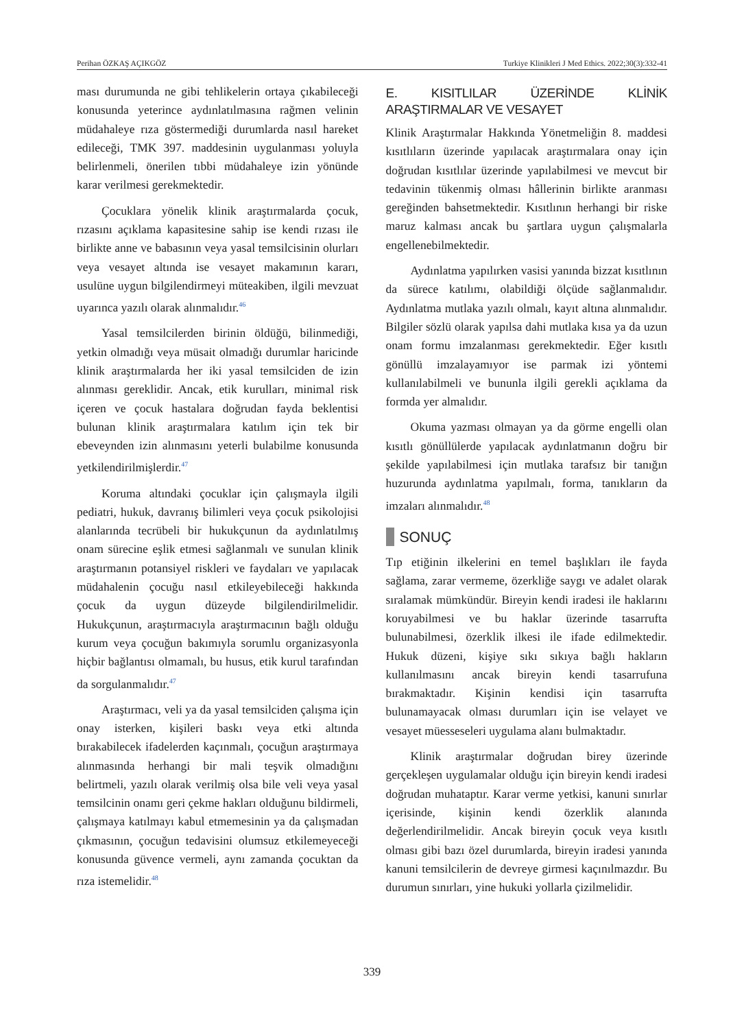Perihan ÖZKAŞ AÇIKGÖZ Turkiye Klinikleri J Med Ethics. 2022;30(3):332-41
ması durumunda ne gibi tehlikelerin ortaya çıkabileceği konusunda yeterince aydınlatılmasına rağmen velinin müdahaleye rıza göstermediği durumlarda nasıl hareket edileceği, TMK 397. maddesinin uygulanması yoluyla belirlenmeli, önerilen tıbbi müdahaleye izin yönünde karar verilmesi gerekmektedir.
Çocuklara yönelik klinik araştırmalarda çocuk, rızasını açıklama kapasitesine sahip ise kendi rızası ile birlikte anne ve babasının veya yasal temsilcisinin olurları veya vesayet altında ise vesayet makamının kararı, usulüne uygun bilgilendirmeyi müteakiben, ilgili mevzuat uyarınca yazılı olarak alınmalıdır.<sup>46</sup>
Yasal temsilcilerden birinin öldüğü, bilinmediği, yetkin olmadığı veya müsait olmadığı durumlar haricinde klinik araştırmalarda her iki yasal temsilciden de izin alınması gereklidir. Ancak, etik kurulları, minimal risk içeren ve çocuk hastalara doğrudan fayda beklentisi bulunan klinik araştırmalara katılım için tek bir ebeveynden izin alınmasını yeterli bulabilme konusunda yetkilendirilmişlerdir.<sup>47</sup>
Koruma altındaki çocuklar için çalışmayla ilgili pediatri, hukuk, davranış bilimleri veya çocuk psikolojisi alanlarında tecrübeli bir hukukçunun da aydınlatılmış onam sürecine eşlik etmesi sağlanmalı ve sunulan klinik araştırmanın potansiyel riskleri ve faydaları ve yapılacak müdahalenin çocuğu nasıl etkileyebileceği hakkında çocuk da uygun düzeyde bilgilendirilmelidir. Hukukçunun, araştırmacıyla araştırmacının bağlı olduğu kurum veya çocuğun bakımıyla sorumlu organizasyonla hiçbir bağlantısı olmamalı, bu husus, etik kurul tarafından da sorgulanmalıdır.<sup>47</sup>
Araştırmacı, veli ya da yasal temsilciden çalışma için onay isterken, kişileri baskı veya etki altında bırakabilecek ifadelerden kaçınmalı, çocuğun araştırmaya alınmasında herhangi bir mali teşvik olmadığını belirtmeli, yazılı olarak verilmiş olsa bile veli veya yasal temsilcinin onamı geri çekme hakları olduğunu bildirmeli, çalışmaya katılmayı kabul etmemesinin ya da çalışmadan çıkmasının, çocuğun tedavisini olumsuz etkilemeyeceği konusunda güvence vermeli, aynı zamanda çocuktan da rıza istemelidir.<sup>48</sup>
E. KISITLILAR ÜZERİNDE KLİNİK ARAŞTIRMALAR VE VESAYET
Klinik Araştırmalar Hakkında Yönetmeliğin 8. maddesi kısıtlıların üzerinde yapılacak araştırmalara onay için doğrudan kısıtlılar üzerinde yapılabilmesi ve mevcut bir tedavinin tükenmiş olması hâllerinin birlikte aranması gereğinden bahsetmektedir. Kısıtlının herhangi bir riske maruz kalması ancak bu şartlara uygun çalışmalarla engellenebilmektedir.
Aydınlatma yapılırken vasisi yanında bizzat kısıtlının da sürece katılımı, olabildiği ölçüde sağlanmalıdır. Aydınlatma mutlaka yazılı olmalı, kayıt altına alınmalıdır. Bilgiler sözlü olarak yapılsa dahi mutlaka kısa ya da uzun onam formu imzalanması gerekmektedir. Eğer kısıtlı gönüllü imzalayamıyor ise parmak izi yöntemi kullanılabilmeli ve bununla ilgili gerekli açıklama da formda yer almalıdır.
Okuma yazması olmayan ya da görme engelli olan kısıtlı gönüllülerde yapılacak aydınlatmanın doğru bir şekilde yapılabilmesi için mutlaka tarafsız bir tanığın huzurunda aydınlatma yapılmalı, forma, tanıkların da imzaları alınmalıdır.<sup>48</sup>
SONUÇ
Tıp etiğinin ilkelerini en temel başlıkları ile fayda sağlama, zarar vermeme, özerkliğe saygı ve adalet olarak sıralamak mümkündür. Bireyin kendi iradesi ile haklarını koruyabilmesi ve bu haklar üzerinde tasarrufta bulunabilmesi, özerklik ilkesi ile ifade edilmektedir. Hukuk düzeni, kişiye sıkı sıkıya bağlı hakların kullanılmasını ancak bireyin kendi tasarrufuna bırakmaktadır. Kişinin kendisi için tasarrufta bulunamayacak olması durumları için ise velayet ve vesayet müesseseleri uygulama alanı bulmaktadır.
Klinik araştırmalar doğrudan birey üzerinde gerçekleşen uygulamalar olduğu için bireyin kendi iradesi doğrudan muhataptır. Karar verme yetkisi, kanuni sınırlar içerisinde, kişinin kendi özerklik alanında değerlendirilmelidir. Ancak bireyin çocuk veya kısıtlı olması gibi bazı özel durumlarda, bireyin iradesi yanında kanuni temsilcilerin de devreye girmesi kaçınılmazdır. Bu durumun sınırları, yine hukuki yollarla çizilmelidir.
339